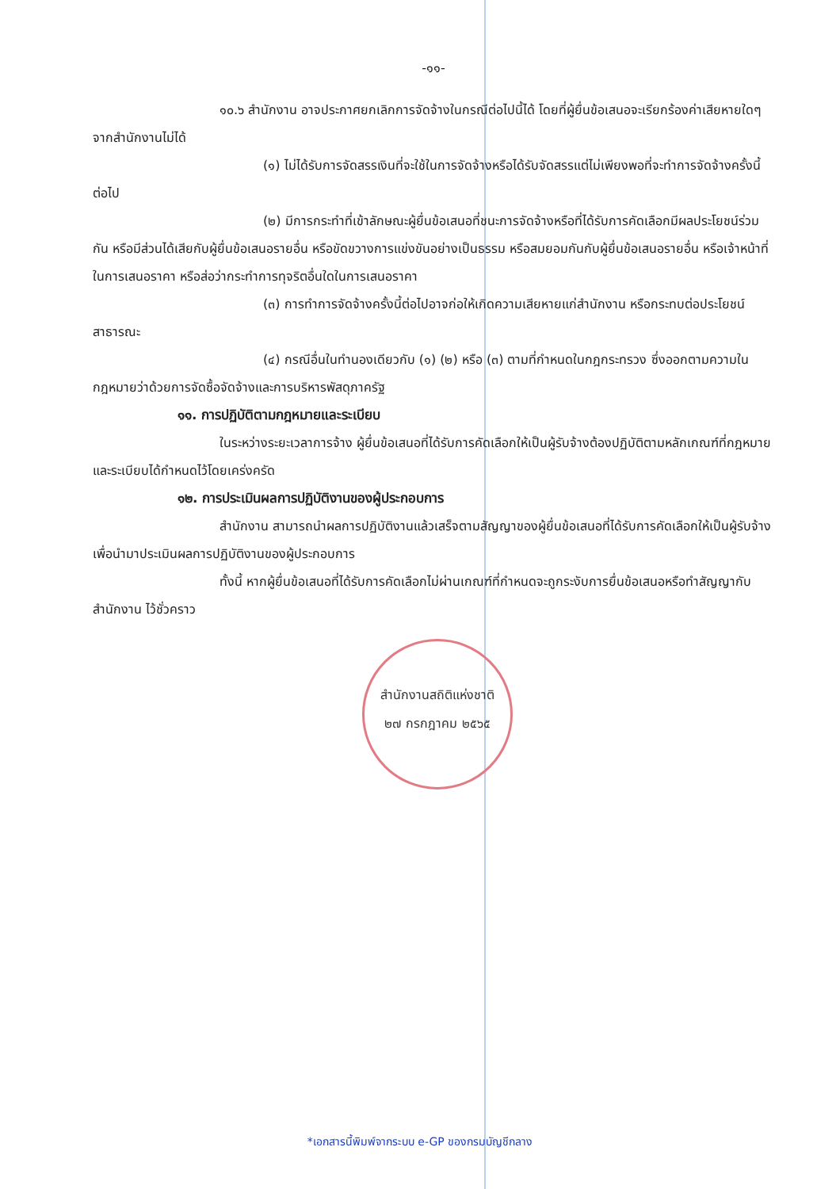-๑๑-
๑๐.๖ สำนักงาน อาจประกาศยกเลิกการจัดจ้างในกรณีต่อไปนี้ได้ โดยที่ผู้ยื่นข้อเสนอจะเรียกร้องค่าเสียหายใดๆ จากสำนักงานไม่ได้
(๑) ไม่ได้รับการจัดสรรเงินที่จะใช้ในการจัดจ้างหรือได้รับจัดสรรแต่ไม่เพียงพอที่จะทำการจัดจ้างครั้งนี้ต่อไป
(๒) มีการกระทำที่เข้าลักษณะผู้ยื่นข้อเสนอที่ชนะการจัดจ้างหรือที่ได้รับการคัดเลือกมีผลประโยชน์ร่วมกัน หรือมีส่วนได้เสียกับผู้ยื่นข้อเสนอรายอื่น หรือขัดขวางการแข่งขันอย่างเป็นธรรม หรือสมยอมกันกับผู้ยื่นข้อเสนอรายอื่น หรือเจ้าหน้าที่ในการเสนอราคา หรือส่อว่ากระทำการทุจริตอื่นใดในการเสนอราคา
(๓) การทำการจัดจ้างครั้งนี้ต่อไปอาจก่อให้เกิดความเสียหายแก่สำนักงาน หรือกระทบต่อประโยชน์สาธารณะ
(๔) กรณีอื่นในทำนองเดียวกับ (๑) (๒) หรือ (๓) ตามที่กำหนดในกฎกระทรวง ซึ่งออกตามความในกฎหมายว่าด้วยการจัดซื้อจัดจ้างและการบริหารพัสดุภาครัฐ
๑๑. การปฏิบัติตามกฎหมายและระเบียบ
ในระหว่างระยะเวลาการจ้าง ผู้ยื่นข้อเสนอที่ได้รับการคัดเลือกให้เป็นผู้รับจ้างต้องปฏิบัติตามหลักเกณฑ์ที่กฎหมายและระเบียบได้กำหนดไว้โดยเคร่งครัด
๑๒. การประเมินผลการปฏิบัติงานของผู้ประกอบการ
สำนักงาน สามารถนำผลการปฏิบัติงานแล้วเสร็จตามสัญญาของผู้ยื่นข้อเสนอที่ได้รับการคัดเลือกให้เป็นผู้รับจ้างเพื่อนำมาประเมินผลการปฏิบัติงานของผู้ประกอบการ
ทั้งนี้ หากผู้ยื่นข้อเสนอที่ได้รับการคัดเลือกไม่ผ่านเกณฑ์ที่กำหนดจะถูกระงับการยื่นข้อเสนอหรือทำสัญญากับสำนักงาน ไว้ชั่วคราว
สำนักงานสถิติแห่งชาติ
๒๗ กรกฎาคม ๒๕๖๕
*เอกสารนี้พิมพ์จากระบบ e-GP ของกรมบัญชีกลาง